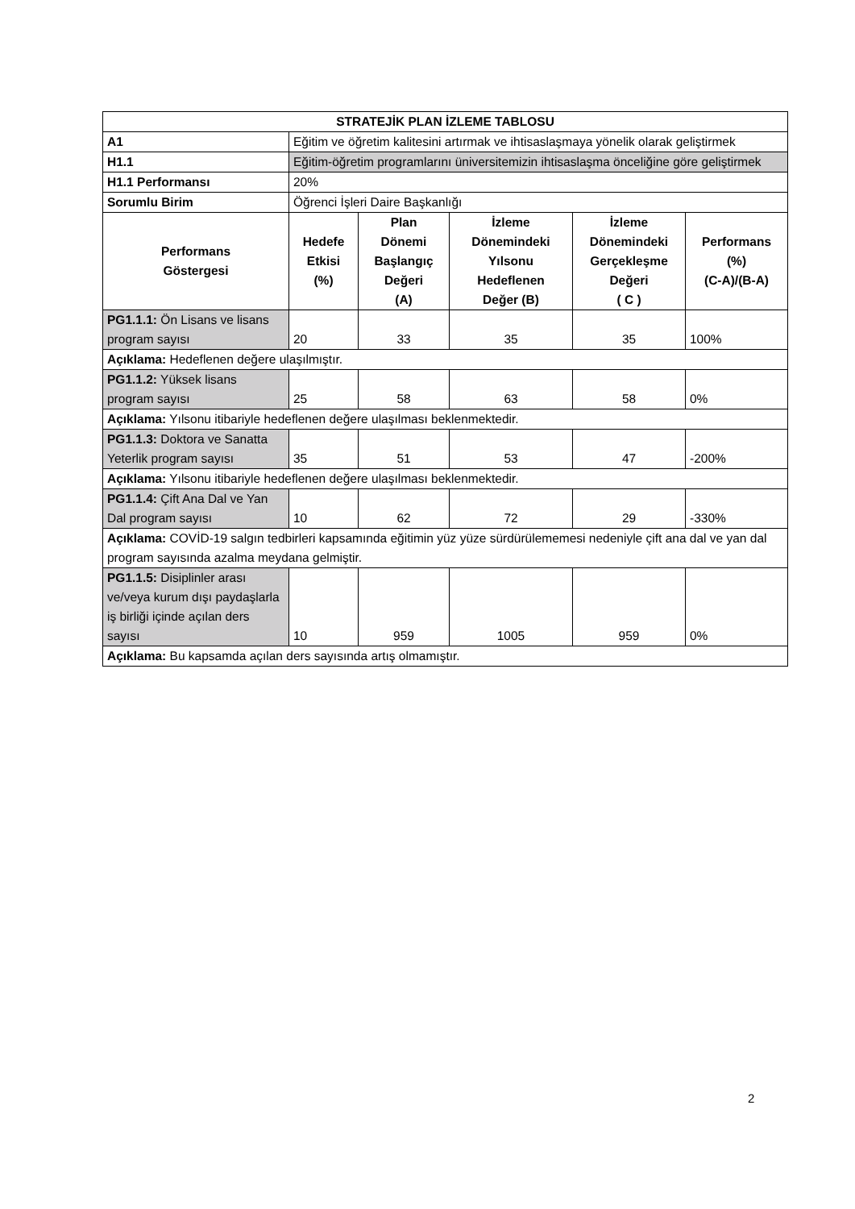| STRATEJİK PLAN İZLEME TABLOSU | | | | | |
| --- | --- | --- | --- | --- | --- |
| A1 | Eğitim ve öğretim kalitesini artırmak ve ihtisaslaşmaya yönelik olarak geliştirmek | | | | |
| H1.1 | Eğitim-öğretim programlarını üniversitemizin ihtisaslaşma önceliğine göre geliştirmek | | | | |
| H1.1 Performansı | 20% | | | | |
| Sorumlu Birim | Öğrenci İşleri Daire Başkanlığı | | | | |
| Performans Göstergesi | Hedefe Etkisi (%) | Plan Dönemi Başlangıç Değeri (A) | İzleme Dönemindeki Yılsonu Hedeflenen Değer (B) | İzleme Dönemindeki Gerçekleşme Değeri ( C ) | Performans (%) (C-A)/(B-A) |
| PG1.1.1: Ön Lisans ve lisans program sayısı | 20 | 33 | 35 | 35 | 100% |
| Açıklama: Hedeflenen değere ulaşılmıştır. | | | | | |
| PG1.1.2: Yüksek lisans program sayısı | 25 | 58 | 63 | 58 | 0% |
| Açıklama: Yılsonu itibariyle hedeflenen değere ulaşılması beklenmektedir. | | | | | |
| PG1.1.3: Doktora ve Sanatta Yeterlik program sayısı | 35 | 51 | 53 | 47 | -200% |
| Açıklama: Yılsonu itibariyle hedeflenen değere ulaşılması beklenmektedir. | | | | | |
| PG1.1.4: Çift Ana Dal ve Yan Dal program sayısı | 10 | 62 | 72 | 29 | -330% |
| Açıklama: COVİD-19 salgın tedbirleri kapsamında eğitimin yüz yüze sürdürülememesi nedeniyle çift ana dal ve yan dal program sayısında azalma meydana gelmiştir. | | | | | |
| PG1.1.5: Disiplinler arası ve/veya kurum dışı paydaşlarla iş birliği içinde açılan ders sayısı | 10 | 959 | 1005 | 959 | 0% |
| Açıklama: Bu kapsamda açılan ders sayısında artış olmamıştır. | | | | | |
2